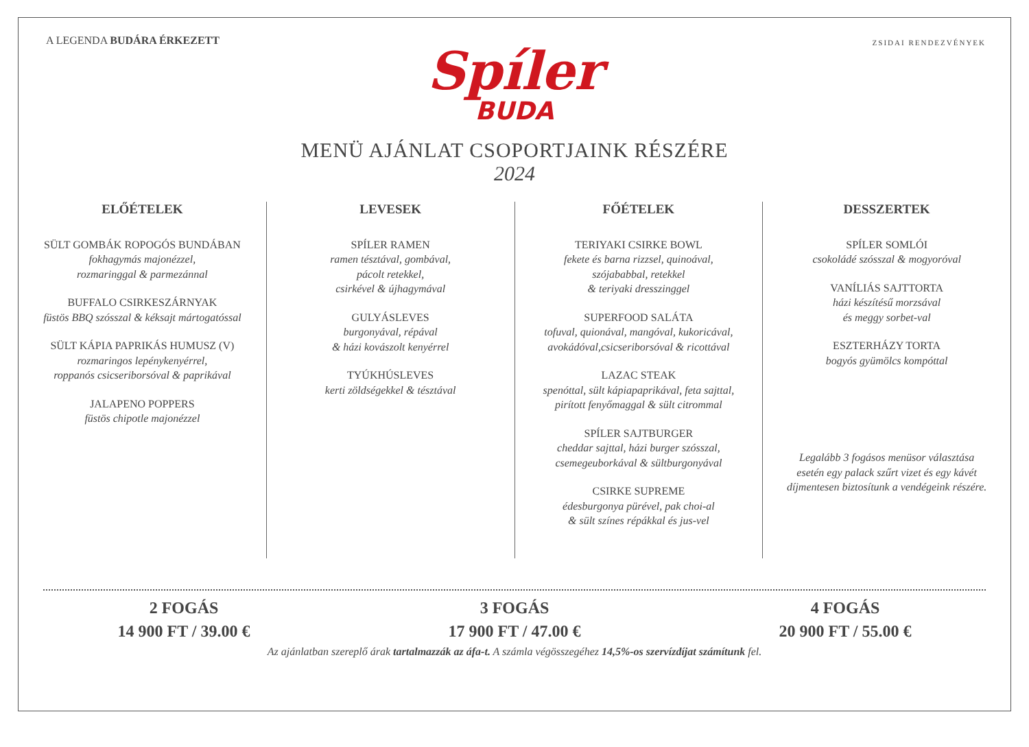A LEGENDA BUDÁRA ÉRKEZETT
ZSIDAI RENDEZVÉNYEK
Spíler
BUDA
MENÜ AJÁNLAT CSOPORTJAINK RÉSZÉRE
2024
ELŐÉTELEK
SÜLT GOMBÁK ROPOGÓS BUNDÁBAN
fokhagymás majonézzel,
rozmaringgal & parmezánnal
BUFFALO CSIRKESZÁRNYAK
füstös BBQ szósszal & kéksajt mártogatóssal
SÜLT KÁPIA PAPRIKÁS HUMUSZ (V)
rozmaringos lepénykenyérrel,
roppanós csicseriborsóval & paprikával
JALAPENO POPPERS
füstös chipotle majonézzel
LEVESEK
SPÍLER RAMEN
ramen tésztával, gombával,
pácolt retekkel,
csirkével & újhagymával
GULYÁSLEVES
burgonyával, répával
& házi kovászolt kenyérrel
TYÚKHÚSLEVES
kerti zöldségekkel & tésztával
FŐÉTELEK
TERIYAKI CSIRKE BOWL
fekete és barna rizzsel, quinoával,
szójababbal, retekkel
& teriyaki dresszinggel
SUPERFOOD SALÁTA
tofuval, quionával, mangóval, kukoricával,
avokádóval,csicseriborsóval & ricottával
LAZAC STEAK
spenóttal, sült kápiapaprikával, feta sajttal,
pirított fenyőmaggal & sült citrommal
SPÍLER SAJTBURGER
cheddar sajttal, házi burger szósszal,
csemegeuborkával & sültburgonyával
CSIRKE SUPREME
édesburgonya pürével, pak choi-al
& sült színes répákkal és jus-vel
DESSZERTEK
SPÍLER SOMLÓI
csokoládé szósszal & mogyoróval
VANÍLIÁS SAJTTORTA
házi készítésű morzsával
és meggy sorbet-val
ESZTERHÁZY TORTA
bogyós gyümölcs kompóttal
Legalább 3 fogásos menüsor választása
esetén egy palack szűrt vizet és egy kávét
díjmentesen biztosítunk a vendégeink részére.
2 FOGÁS
14 900 FT / 39.00 €
3 FOGÁS
17 900 FT / 47.00 €
4 FOGÁS
20 900 FT / 55.00 €
Az ajánlatban szereplő árak tartalmazzák az áfa-t. A számla végösszegéhez 14,5%-os szervízdíjat számítunk fel.